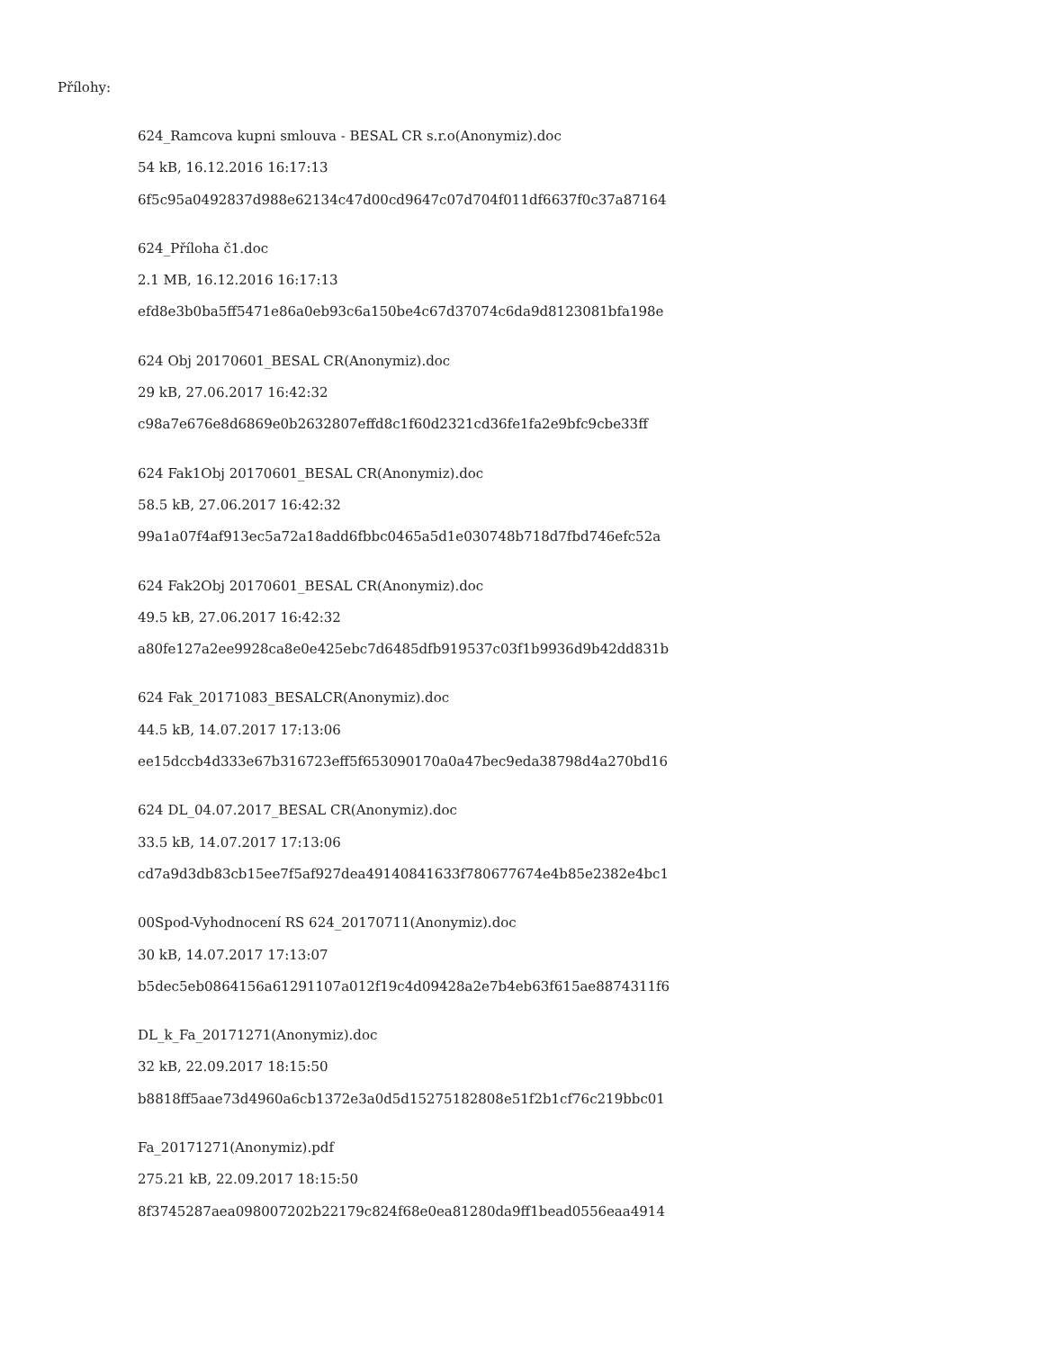Přílohy:
624_Ramcova kupni smlouva - BESAL CR s.r.o(Anonymiz).doc
54 kB, 16.12.2016 16:17:13
6f5c95a0492837d988e62134c47d00cd9647c07d704f011df6637f0c37a87164
624_Příloha č1.doc
2.1 MB, 16.12.2016 16:17:13
efd8e3b0ba5ff5471e86a0eb93c6a150be4c67d37074c6da9d8123081bfa198e
624 Obj 20170601_BESAL CR(Anonymiz).doc
29 kB, 27.06.2017 16:42:32
c98a7e676e8d6869e0b2632807effd8c1f60d2321cd36fe1fa2e9bfc9cbe33ff
624 Fak1Obj 20170601_BESAL CR(Anonymiz).doc
58.5 kB, 27.06.2017 16:42:32
99a1a07f4af913ec5a72a18add6fbbc0465a5d1e030748b718d7fbd746efc52a
624 Fak2Obj 20170601_BESAL CR(Anonymiz).doc
49.5 kB, 27.06.2017 16:42:32
a80fe127a2ee9928ca8e0e425ebc7d6485dfb919537c03f1b9936d9b42dd831b
624 Fak_20171083_BESALCR(Anonymiz).doc
44.5 kB, 14.07.2017 17:13:06
ee15dccb4d333e67b316723eff5f653090170a0a47bec9eda38798d4a270bd16
624 DL_04.07.2017_BESAL CR(Anonymiz).doc
33.5 kB, 14.07.2017 17:13:06
cd7a9d3db83cb15ee7f5af927dea49140841633f780677674e4b85e2382e4bc1
00Spod-Vyhodnocení RS 624_20170711(Anonymiz).doc
30 kB, 14.07.2017 17:13:07
b5dec5eb0864156a61291107a012f19c4d09428a2e7b4eb63f615ae8874311f6
DL_k_Fa_20171271(Anonymiz).doc
32 kB, 22.09.2017 18:15:50
b8818ff5aae73d4960a6cb1372e3a0d5d15275182808e51f2b1cf76c219bbc01
Fa_20171271(Anonymiz).pdf
275.21 kB, 22.09.2017 18:15:50
8f3745287aea098007202b22179c824f68e0ea81280da9ff1bead0556eaa4914